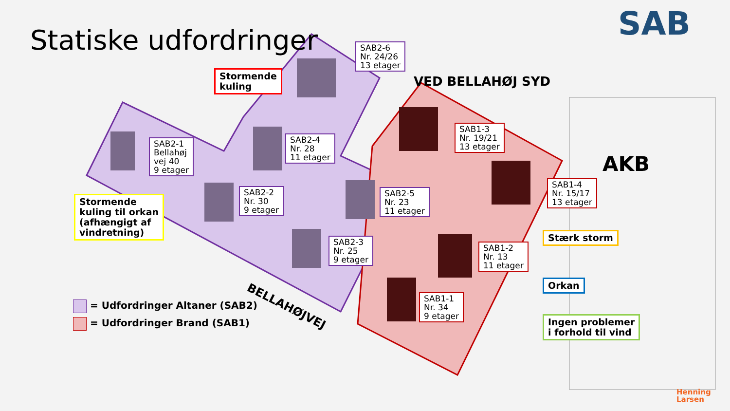Statiske udfordringer SAB
VED BELLAHØJ SYD
AKB
BELLAHØJVEJ
Stormende
kuling
Stormende
kuling til orkan
(afhængigt af
vindretning)
Stærk storm
Orkan
Ingen problemer
i forhold til vind
SAB2-6
Nr. 24/26
13 etager
SAB2-1
Bellahøj
vej 40
9 etager
SAB2-4
Nr. 28
11 etager
SAB2-2
Nr. 30
9 etager
SAB2-5
Nr. 23
11 etager
SAB2-3
Nr. 25
9 etager
SAB1-3
Nr. 19/21
13 etager
SAB1-4
Nr. 15/17
13 etager
SAB1-2
Nr. 13
11 etager
SAB1-1
Nr. 34
9 etager
= Udfordringer Altaner (SAB2)
= Udfordringer Brand (SAB1)
Henning
Larsen